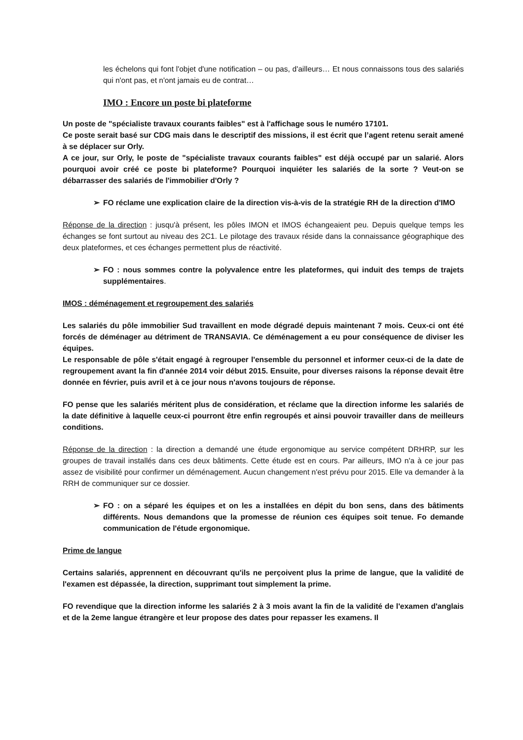les échelons qui font l'objet d'une notification – ou pas, d'ailleurs… Et nous connaissons tous des salariés qui n'ont pas, et n'ont jamais eu de contrat…
IMO : Encore un poste bi plateforme
Un poste de "spécialiste travaux courants faibles" est à l'affichage sous le numéro 17101.
Ce poste serait basé sur CDG mais dans le descriptif des missions, il est écrit que l’agent retenu serait amené à se déplacer sur Orly.
A ce jour, sur Orly, le poste de "spécialiste travaux courants faibles" est déjà occupé par un salarié. Alors pourquoi avoir créé ce poste bi plateforme? Pourquoi inquiéter les salariés de la sorte ? Veut-on se débarrasser des salariés de l'immobilier d'Orly ?
➢ FO réclame une explication claire de la direction vis-à-vis de la stratégie RH de la direction d'IMO
Réponse de la direction : jusqu'à présent, les pôles IMON et IMOS échangeaient peu. Depuis quelque temps les échanges se font surtout au niveau des 2C1. Le pilotage des travaux réside dans la connaissance géographique des deux plateformes, et ces échanges permettent plus de réactivité.
➢ FO : nous sommes contre la polyvalence entre les plateformes, qui induit des temps de trajets supplémentaires.
IMOS : déménagement et regroupement des salariés
Les salariés du pôle immobilier Sud travaillent en mode dégradé depuis maintenant 7 mois. Ceux-ci ont été forcés de déménager au détriment de TRANSAVIA. Ce déménagement a eu pour conséquence de diviser les équipes.
Le responsable de pôle s'était engagé à regrouper l'ensemble du personnel et informer ceux-ci de la date de regroupement avant la fin d'année 2014 voir début 2015. Ensuite, pour diverses raisons la réponse devait être donnée en février, puis avril et à ce jour nous n'avons toujours de réponse.
FO pense que les salariés méritent plus de considération, et réclame que la direction informe les salariés de la date définitive à laquelle ceux-ci pourront être enfin regroupés et ainsi pouvoir travailler dans de meilleurs conditions.
Réponse de la direction : la direction a demandé une étude ergonomique au service compétent DRHRP, sur les groupes de travail installés dans ces deux bâtiments. Cette étude est en cours. Par ailleurs, IMO n'a à ce jour pas assez de visibilité pour confirmer un déménagement. Aucun changement n'est prévu pour 2015. Elle va demander à la RRH de communiquer sur ce dossier.
➢ FO : on a séparé les équipes et on les a installées en dépit du bon sens, dans des bâtiments différents. Nous demandons que la promesse de réunion ces équipes soit tenue. Fo demande communication de l'étude ergonomique.
Prime de langue
Certains salariés, apprennent en découvrant qu'ils ne perçoivent plus la prime de langue, que la validité de l'examen est dépassée, la direction, supprimant tout simplement la prime.
FO revendique que la direction informe les salariés 2 à 3 mois avant la fin de la validité de l'examen d'anglais et de la 2eme langue étrangère et leur propose des dates pour repasser les examens. Il